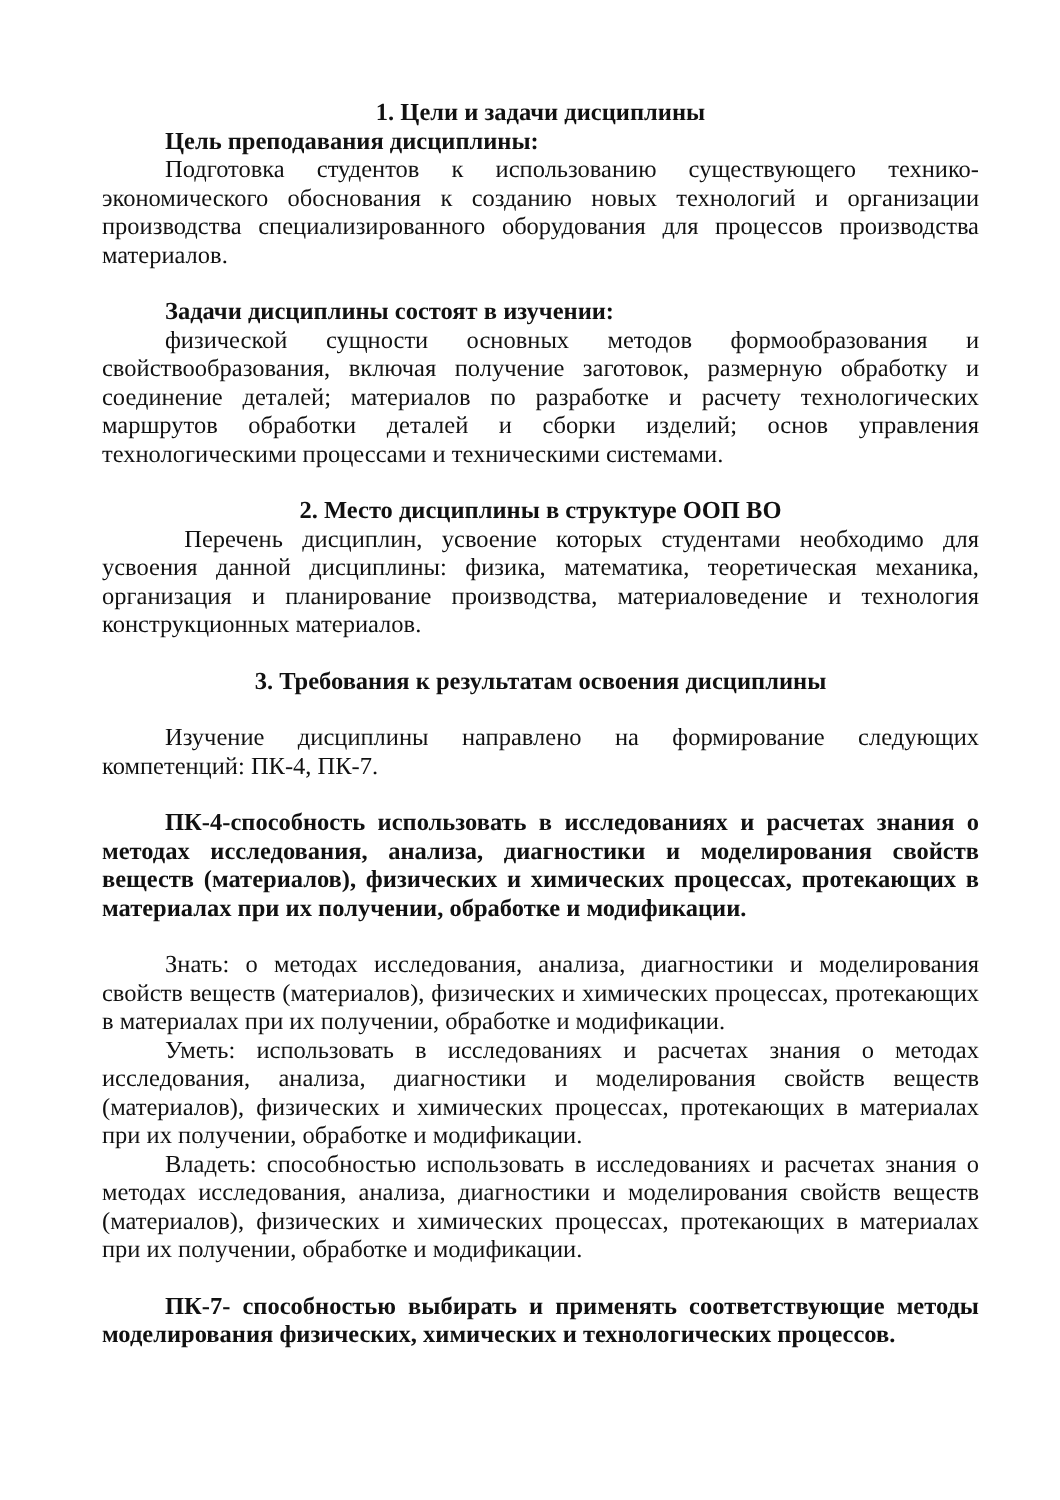1. Цели и задачи дисциплины
Цель преподавания дисциплины:
Подготовка студентов к использованию существующего технико-экономического обоснования к созданию новых технологий и организации производства специализированного оборудования для процессов производства материалов.
Задачи дисциплины состоят в изучении:
физической сущности основных методов формообразования и свойствообразования, включая получение заготовок, размерную обработку и соединение деталей; материалов по разработке и расчету технологических маршрутов обработки деталей и сборки изделий; основ управления технологическими процессами и техническими системами.
2. Место дисциплины в структуре ООП ВО
Перечень дисциплин, усвоение которых студентами необходимо для усвоения данной дисциплины: физика, математика, теоретическая механика, организация и планирование производства, материаловедение и технология конструкционных материалов.
3. Требования к результатам освоения дисциплины
Изучение дисциплины направлено на формирование следующих компетенций: ПК-4, ПК-7.
ПК-4-способность использовать в исследованиях и расчетах знания о методах исследования, анализа, диагностики и моделирования свойств веществ (материалов), физических и химических процессах, протекающих в материалах при их получении, обработке и модификации.
Знать: о методах исследования, анализа, диагностики и моделирования свойств веществ (материалов), физических и химических процессах, протекающих в материалах при их получении, обработке и модификации.
Уметь: использовать в исследованиях и расчетах знания о методах исследования, анализа, диагностики и моделирования свойств веществ (материалов), физических и химических процессах, протекающих в материалах при их получении, обработке и модификации.
Владеть: способностью использовать в исследованиях и расчетах знания о методах исследования, анализа, диагностики и моделирования свойств веществ (материалов), физических и химических процессах, протекающих в материалах при их получении, обработке и модификации.
ПК-7- способностью выбирать и применять соответствующие методы моделирования физических, химических и технологических процессов.